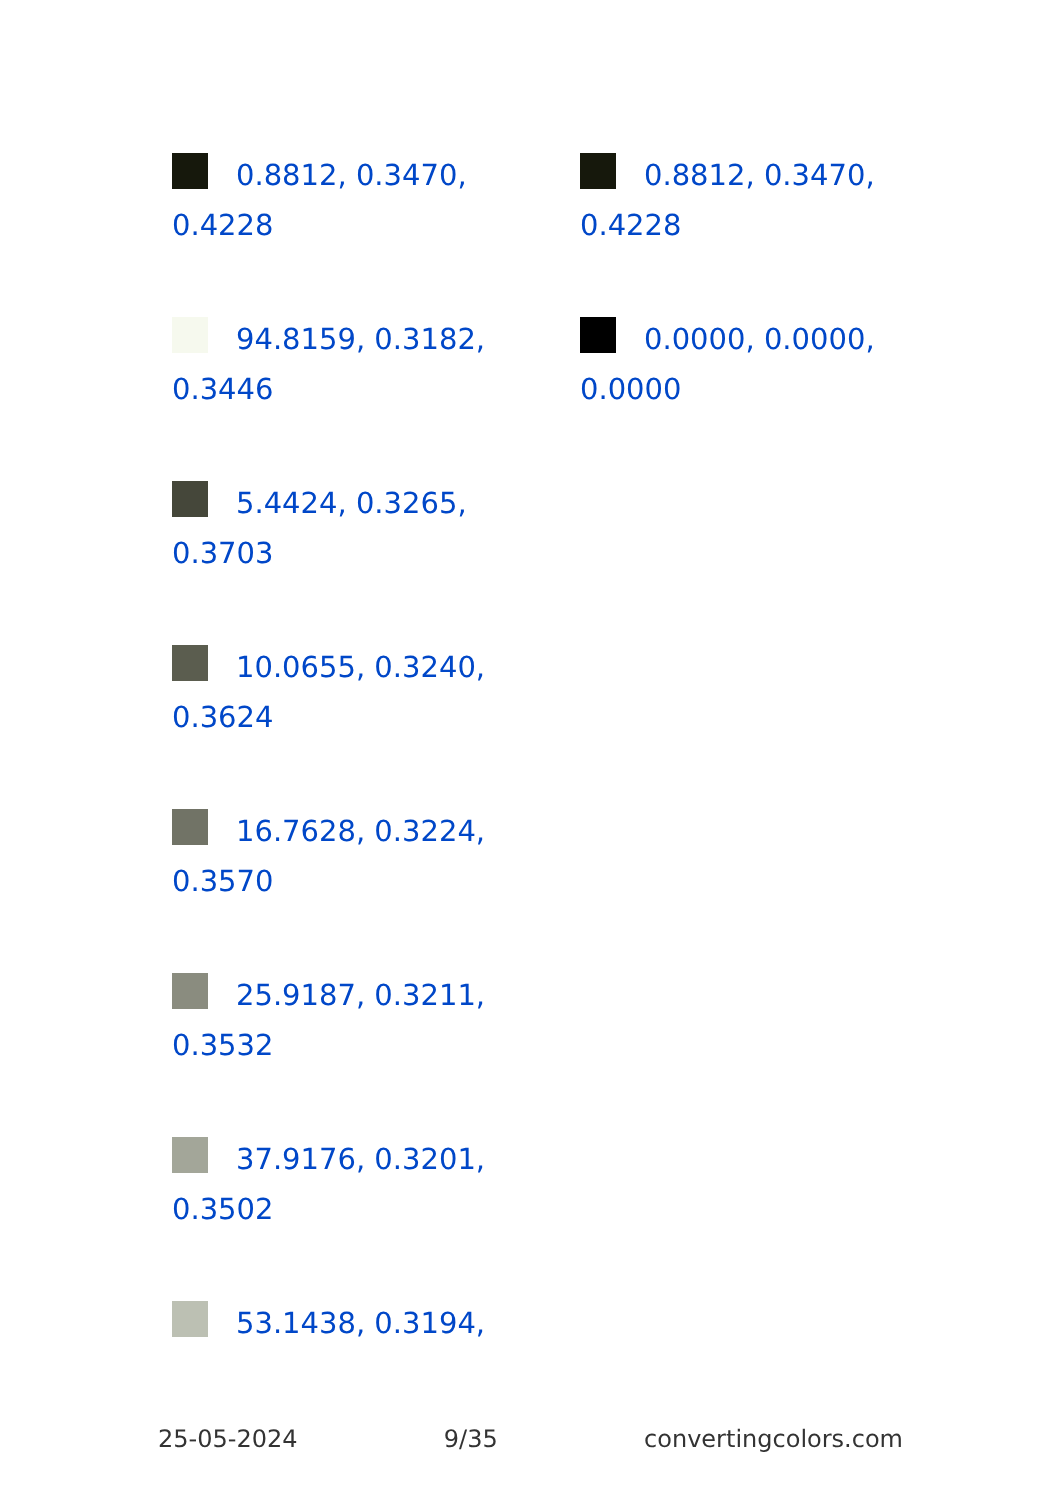0.8812, 0.3470, 0.4228
94.8159, 0.3182, 0.3446
5.4424, 0.3265, 0.3703
10.0655, 0.3240, 0.3624
16.7628, 0.3224, 0.3570
25.9187, 0.3211, 0.3532
37.9176, 0.3201, 0.3502
53.1438, 0.3194,
0.8812, 0.3470, 0.4228
0.0000, 0.0000, 0.0000
25-05-2024 9/35 convertingcolors.com